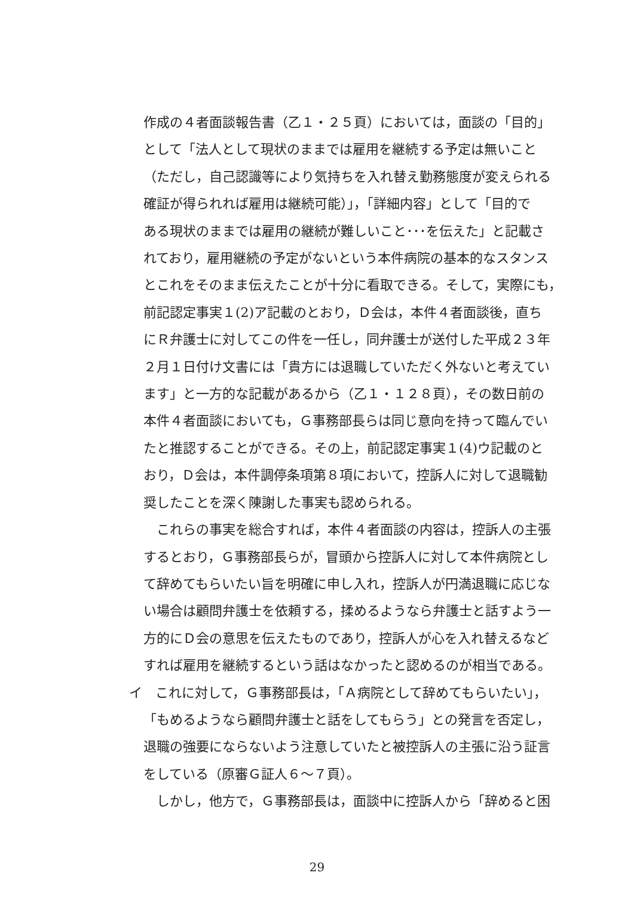作成の４者面談報告書（乙１・２５頁）においては，面談の「目的」
として「法人として現状のままでは雇用を継続する予定は無いこと
（ただし，自己認識等により気持ちを入れ替え勤務態度が変えられる
確証が得られれば雇用は継続可能）」，「詳細内容」として「目的で
ある現状のままでは雇用の継続が難しいこと･･･を伝えた」と記載さ
れており，雇用継続の予定がないという本件病院の基本的なスタンス
とこれをそのまま伝えたことが十分に看取できる。そして，実際にも，
前記認定事実１(2)ア記載のとおり，Ｄ会は，本件４者面談後，直ち
にＲ弁護士に対してこの件を一任し，同弁護士が送付した平成２３年
２月１日付け文書には「貴方には退職していただく外ないと考えてい
ます」と一方的な記載があるから（乙１・１２８頁），その数日前の
本件４者面談においても，Ｇ事務部長らは同じ意向を持って臨んでい
たと推認することができる。その上，前記認定事実１(4)ウ記載のと
おり，Ｄ会は，本件調停条項第８項において，控訴人に対して退職勧
奨したことを深く陳謝した事実も認められる。
　これらの事実を総合すれば，本件４者面談の内容は，控訴人の主張
するとおり，Ｇ事務部長らが，冒頭から控訴人に対して本件病院とし
て辞めてもらいたい旨を明確に申し入れ，控訴人が円満退職に応じな
い場合は顧問弁護士を依頼する，揉めるようなら弁護士と話すよう一
方的にＤ会の意思を伝えたものであり，控訴人が心を入れ替えるなど
すれば雇用を継続するという話はなかったと認めるのが相当である。
イ　これに対して，Ｇ事務部長は，「Ａ病院として辞めてもらいたい」，
「もめるようなら顧問弁護士と話をしてもらう」との発言を否定し，
退職の強要にならないよう注意していたと被控訴人の主張に沿う証言
をしている（原審Ｇ証人６～７頁）。
　しかし，他方で，Ｇ事務部長は，面談中に控訴人から「辞めると困
29